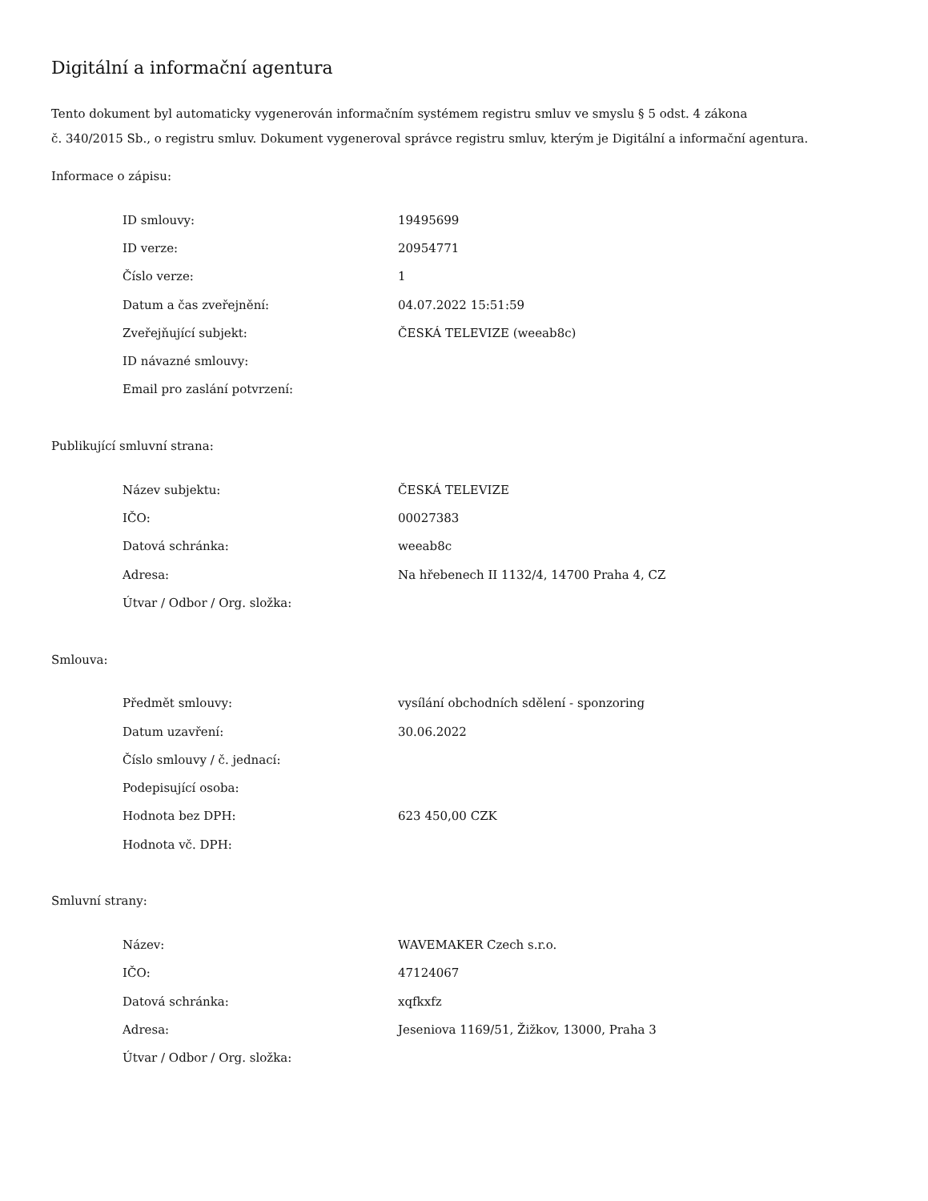Digitální a informační agentura
Tento dokument byl automaticky vygenerován informačním systémem registru smluv ve smyslu § 5 odst. 4 zákona
č. 340/2015 Sb., o registru smluv. Dokument vygeneroval správce registru smluv, kterým je Digitální a informační agentura.
Informace o zápisu:
| ID smlouvy: | 19495699 |
| ID verze: | 20954771 |
| Číslo verze: | 1 |
| Datum a čas zveřejnění: | 04.07.2022 15:51:59 |
| Zveřejňující subjekt: | ČESKÁ TELEVIZE (weeab8c) |
| ID návazné smlouvy: | |
| Email pro zaslání potvrzení: | |
Publikující smluvní strana:
| Název subjektu: | ČESKÁ TELEVIZE |
| IČO: | 00027383 |
| Datová schránka: | weeab8c |
| Adresa: | Na hřebenech II 1132/4, 14700 Praha 4, CZ |
| Útvar / Odbor / Org. složka: | |
Smlouva:
| Předmět smlouvy: | vysílání obchodních sdělení - sponzoring |
| Datum uzavření: | 30.06.2022 |
| Číslo smlouvy / č. jednací: | |
| Podepisující osoba: | |
| Hodnota bez DPH: | 623 450,00 CZK |
| Hodnota vč. DPH: | |
Smluvní strany:
| Název: | WAVEMAKER Czech s.r.o. |
| IČO: | 47124067 |
| Datová schránka: | xqfkxfz |
| Adresa: | Jeseniova 1169/51, Žižkov, 13000, Praha 3 |
| Útvar / Odbor / Org. složka: | |